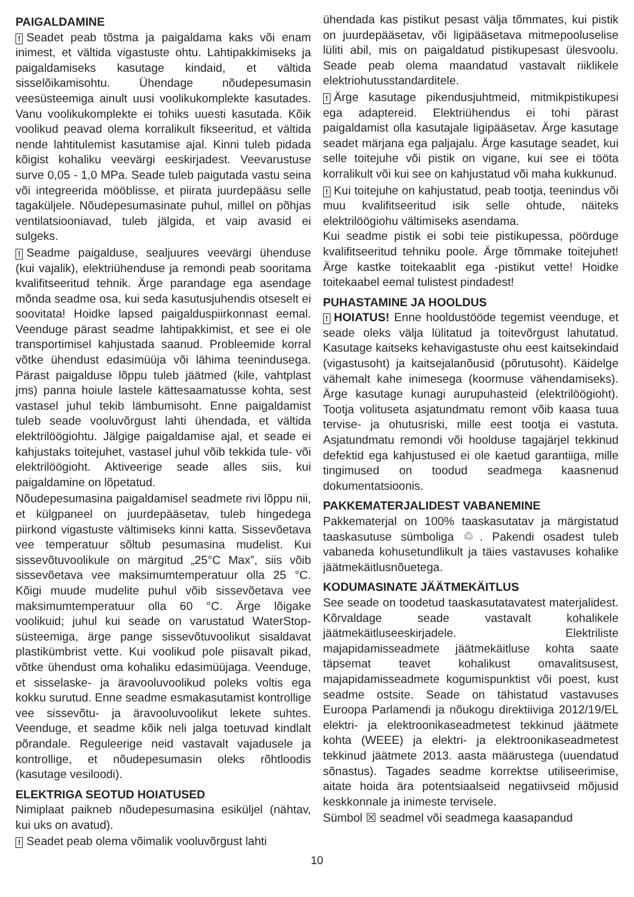PAIGALDAMINE
! Seadet peab tõstma ja paigaldama kaks või enam inimest, et vältida vigastuste ohtu. Lahtipakkimiseks ja paigaldamiseks kasutage kindaid, et vältida sisselõikamisohtu. Ühendage nõudepesumasin veesüsteemiga ainult uusi voolikukomplekte kasutades. Vanu voolikukomplekte ei tohiks uuesti kasutada. Kõik voolikud peavad olema korralikult fikseeritud, et vältida nende lahtitulemist kasutamise ajal. Kinni tuleb pidada kõigist kohaliku veevärgi eeskirjadest. Veevarustuse surve 0,05 - 1,0 MPa. Seade tuleb paigutada vastu seina või integreerida mööblisse, et piirata juurdepääsu selle tagaküljele. Nõudepesumasinate puhul, millel on põhjas ventilatsiooniavad, tuleb jälgida, et vaip avasid ei sulgeks.
! Seadme paigalduse, sealjuures veevärgi ühenduse (kui vajalik), elektriühenduse ja remondi peab sooritama kvalifitseeritud tehnik. Ärge parandage ega asendage mõnda seadme osa, kui seda kasutusjuhendis otseselt ei soovitata! Hoidke lapsed paigalduspiirkonnast eemal. Veenduge pärast seadme lahtipakkimist, et see ei ole transportimisel kahjustada saanud. Probleemide korral võtke ühendust edasimüüja või lähima teenindusega. Pärast paigalduse lõppu tuleb jäätmed (kile, vahtplast jms) panna hoiule lastele kättesaamatusse kohta, sest vastasel juhul tekib lämbumisoht. Enne paigaldamist tuleb seade vooluvõrgust lahti ühendada, et vältida elektrilöögiohtu. Jälgige paigaldamise ajal, et seade ei kahjustaks toitejuhet, vastasel juhul võib tekkida tule- või elektrilöögioht. Aktiveerige seade alles siis, kui paigaldamine on lõpetatud.
Nõudepesumasina paigaldamisel seadmete rivi lõppu nii, et külgpaneel on juurdepääsetav, tuleb hingedega piirkond vigastuste vältimiseks kinni katta. Sissevõetava vee temperatuur sõltub pesumasina mudelist. Kui sissevõtuvoolikule on märgitud „25°C Max”, siis võib sissevõetava vee maksimumtemperatuur olla 25 °C. Kõigi muude mudelite puhul võib sissevõetava vee maksimumtemperatuur olla 60 °C. Ärge lõigake voolikuid; juhul kui seade on varustatud WaterStop-süsteemiga, ärge pange sissevõtuvoolikut sisaldavat plastikümbrist vette. Kui voolikud pole piisavalt pikad, võtke ühendust oma kohaliku edasimüüjaga. Veenduge, et sisselaske- ja äravooluvoolikud poleks voltis ega kokku surutud. Enne seadme esmakasutamist kontrollige vee sissevõtu- ja äravooluvoolikut lekete suhtes. Veenduge, et seadme kõik neli jalga toetuvad kindlalt põrandale. Reguleerige neid vastavalt vajadusele ja kontrollige, et nõudepesumasin oleks rõhtloodis (kasutage vesiloodi).
ELEKTRIGA SEOTUD HOIATUSED
Nimiplaat paikneb nõudepesumasina esiküljel (nähtav, kui uks on avatud).
! Seadet peab olema võimalik vooluvõrgust lahti
ühendada kas pistikut pesast välja tõmmates, kui pistik on juurdepääsetav, või ligipääsetava mitmepooluselise lüliti abil, mis on paigaldatud pistikupesast ülesvoolu. Seade peab olema maandatud vastavalt riiklikele elektriohutusstandarditele.
! Ärge kasutage pikendusjuhtmeid, mitmikpistikupesi ega adaptereid. Elektriühendus ei tohi pärast paigaldamist olla kasutajale ligipääsetav. Ärge kasutage seadet märjana ega paljajalu. Ärge kasutage seadet, kui selle toitejuhe või pistik on vigane, kui see ei tööta korralikult või kui see on kahjustatud või maha kukkunud.
! Kui toitejuhe on kahjustatud, peab tootja, teenindus või muu kvalifitseeritud isik selle ohtude, näiteks elektrilöögiohu vältimiseks asendama.
Kui seadme pistik ei sobi teie pistikupessa, pöörduge kvalifitseeritud tehniku poole. Ärge tõmmake toitejuhet! Ärge kastke toitekaablit ega -pistikut vette! Hoidke toitekaabel eemal tulistest pindadest!
PUHASTAMINE JA HOOLDUS
! HOIATUS! Enne hooldustööde tegemist veenduge, et seade oleks välja lülitatud ja toitevõrgust lahutatud. Kasutage kaitseks kehavigastuste ohu eest kaitsekindaid (vigastusoht) ja kaitsejalanõusid (põrutusoht). Käidelge vähemalt kahe inimesega (koormuse vähendamiseks). Ärge kasutage kunagi aurupuhasteid (elektrilöögioht). Tootja volituseta asjatundmatu remont võib kaasa tuua tervise- ja ohutusriski, mille eest tootja ei vastuta. Asjatundmatu remondi või hoolduse tagajärjel tekkinud defektid ega kahjustused ei ole kaetud garantiiga, mille tingimused on toodud seadmega kaasnenud dokumentatsioonis.
PAKKEMATERJALIDEST VABANEMINE
Pakkematerjal on 100% taaskasutatav ja märgistatud taaskasutuse sümboliga ♲. Pakendi osadest tuleb vabaneda kohusetundlikult ja täies vastavuses kohalike jäätmekäitlusnõuetega.
KODUMASINATE JÄÄTMEKÄITLUS
See seade on toodetud taaskasutatavatest materjalidest. Kõrvaldage seade vastavalt kohalikele jäätmekäitluseeskirjadele. Elektriliste majapidamisseadmete jäätmekäitluse kohta saate täpsemat teavet kohalikust omavalitsusest, majapidamisseadmete kogumispunktist või poest, kust seadme ostsite. Seade on tähistatud vastavuses Euroopa Parlamendi ja nõukogu direktiiviga 2012/19/EL elektri- ja elektroonikaseadmetest tekkinud jäätmete kohta (WEEE) ja elektri- ja elektroonikaseadmetest tekkinud jäätmete 2013. aasta määrustega (uuendatud sõnastus). Tagades seadme korrektse utiliseerimise, aitate hoida ära potentsiaalseid negatiivseid mõjusid keskkonnale ja inimeste tervisele.
Sümbol ☒ seadmel või seadmega kaasapandud
10